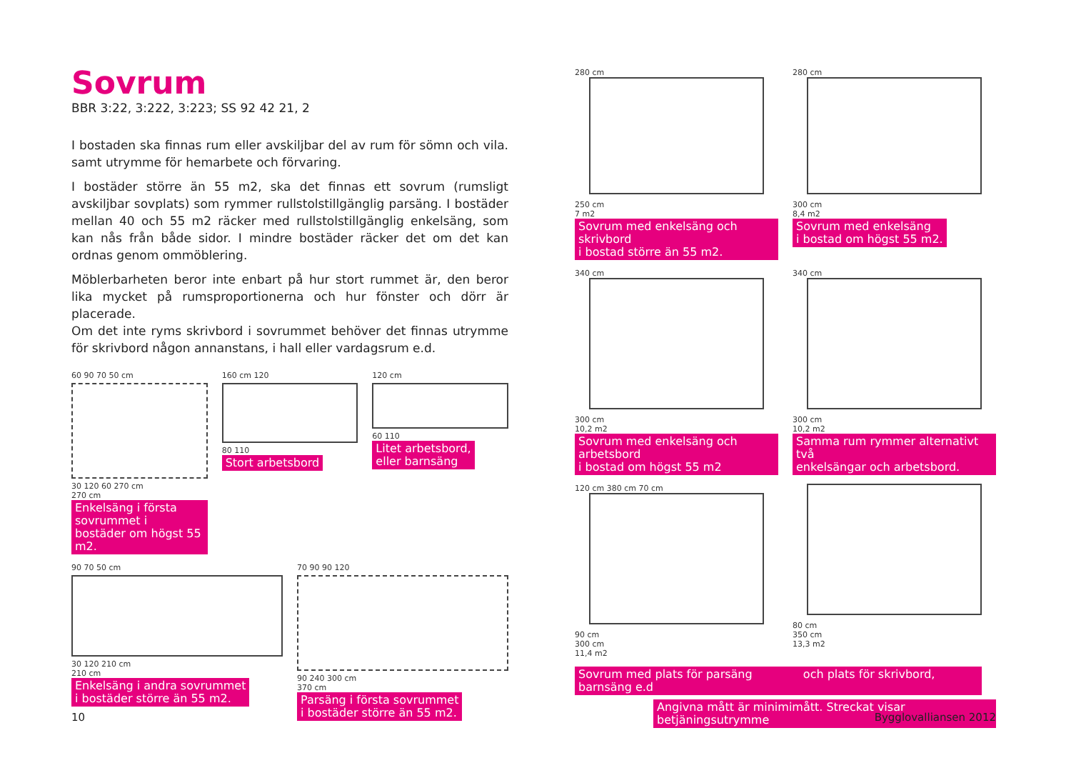Sovrum
BBR 3:22, 3:222, 3:223; SS 92 42 21, 2
I bostaden ska finnas rum eller avskiljbar del av rum för sömn och vila. samt utrymme för hemarbete och förvaring.
I bostäder större än 55 m2, ska det finnas ett sovrum (rumsligt avskiljbar sovplats) som rymmer rullstolstillgänglig parsäng. I bostäder mellan 40 och 55 m2 räcker med rullstolstillgänglig enkelsäng, som kan nås från både sidor. I mindre bostäder räcker det om det kan ordnas genom ommöblering.
Möblerbarheten beror inte enbart på hur stort rummet är, den beror lika mycket på rumsproportionerna och hur fönster och dörr är placerade.
Om det inte ryms skrivbord i sovrummet behöver det finnas utrymme för skrivbord någon annanstans, i hall eller vardagsrum e.d.
60 90 70 50 cm
30 120 60 270 cm
270 cm
Enkelsäng i första sovrummet i
bostäder om högst 55 m2.
160 cm 120
80 110
Stort arbetsbord
120 cm
60 110
Litet arbetsbord,
eller barnsäng
90 70 50 cm
30 120 210 cm
210 cm
Enkelsäng i andra sovrummet
i bostäder större än 55 m2.
70 90 90 120
90 240 300 cm
370 cm
Parsäng i första sovrummet
i bostäder större än 55 m2.
280 cm
250 cm
7 m2
Sovrum med enkelsäng och skrivbord
i bostad större än 55 m2.
280 cm
300 cm
8,4 m2
Sovrum med enkelsäng
i bostad om högst 55 m2.
340 cm
300 cm
10,2 m2
Sovrum med enkelsäng och arbetsbord
i bostad om högst 55 m2
340 cm
300 cm
10,2 m2
Samma rum rymmer alternativt två
enkelsängar och arbetsbord.
120 cm 380 cm 70 cm
90 cm
300 cm
11,4 m2
80 cm
350 cm
13,3 m2
Sovrum med plats för parsäng och plats för skrivbord, barnsäng e.d
Angivna mått är minimimått. Streckat visar betjäningsutrymme
10 Bygglovalliansen 2012